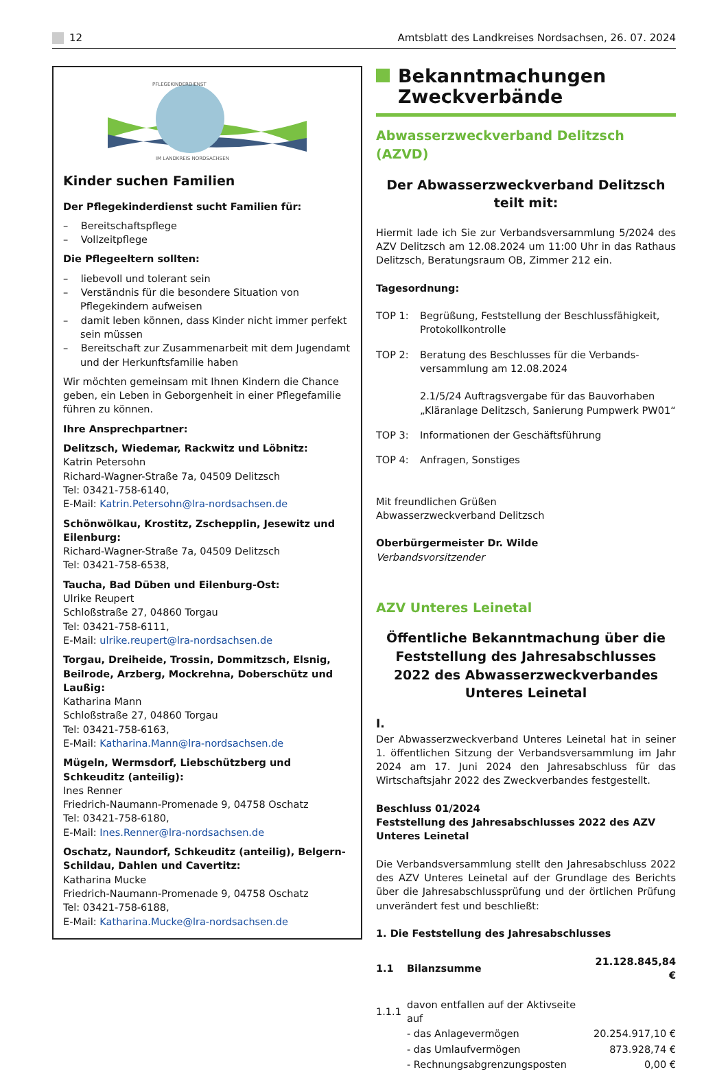12 Amtsblatt des Landkreises Nordsachsen, 26. 07. 2024
PFLEGEKINDERDIENST
IM LANDKREIS NORDSACHSEN
Kinder suchen Familien
Der Pflegekinderdienst sucht Familien für:
– Bereitschaftspflege
– Vollzeitpflege
Die Pflegeeltern sollten:
– liebevoll und tolerant sein
– Verständnis für die besondere Situation von Pflegekindern aufweisen
– damit leben können, dass Kinder nicht immer perfekt sein müssen
– Bereitschaft zur Zusammenarbeit mit dem Jugendamt und der Herkunftsfamilie haben
Wir möchten gemeinsam mit Ihnen Kindern die Chance geben, ein Leben in Geborgenheit in einer Pfle­gefamilie führen zu können.
Ihre Ansprechpartner:
Delitzsch, Wiedemar, Rackwitz und Löbnitz:
Katrin Petersohn
Richard-Wagner-Straße 7a, 04509 Delitzsch
Tel: 03421-758-6140,
E-Mail: Katrin.Petersohn@lra-nordsachsen.de
Schönwölkau, Krostitz, Zschepplin, Jesewitz und Eilenburg:
Richard-Wagner-Straße 7a, 04509 Delitzsch
Tel: 03421-758-6538,
Taucha, Bad Düben und Eilenburg-Ost:
Ulrike Reupert
Schloßstraße 27, 04860 Torgau
Tel: 03421-758-6111,
E-Mail: ulrike.reupert@lra-nordsachsen.de
Torgau, Dreiheide, Trossin, Dommitzsch, Elsnig, Beilrode, Arzberg, Mockrehna, Doberschütz und Laußig:
Katharina Mann
Schloßstraße 27, 04860 Torgau
Tel: 03421-758-6163,
E-Mail: Katharina.Mann@lra-nordsachsen.de
Mügeln, Wermsdorf, Liebschützberg und Schkeuditz (anteilig):
Ines Renner
Friedrich-Naumann-Promenade 9, 04758 Oschatz
Tel: 03421-758-6180,
E-Mail: Ines.Renner@lra-nordsachsen.de
Oschatz, Naundorf, Schkeuditz (anteilig), Belgern-Schildau, Dahlen und Cavertitz:
Katharina Mucke
Friedrich-Naumann-Promenade 9, 04758 Oschatz
Tel: 03421-758-6188,
E-Mail: Katharina.Mucke@lra-nordsachsen.de
Bekanntmachungen
Zweckverbände
Abwasserzweckverband Delitzsch (AZVD)
Der Abwasserzweckverband Delitzsch
teilt mit:
Hiermit lade ich Sie zur Verbandsversammlung 5/2024 des AZV Delitzsch am 12.08.2024 um 11:00 Uhr in das Rathaus Delitzsch, Beratungsraum OB, Zimmer 212 ein.
Tagesordnung:
TOP 1: Begrüßung, Feststellung der Beschlussfähigkeit, Protokollkontrolle
TOP 2: Beratung des Beschlusses für die Verbands­versammlung am 12.08.2024
2.1/5/24 Auftragsvergabe für das Bauvorhaben „Kläranlage Delitzsch, Sanierung Pumpwerk PW01“
TOP 3: Informationen der Geschäftsführung
TOP 4: Anfragen, Sonstiges
Mit freundlichen Grüßen
Abwasserzweckverband Delitzsch
Oberbürgermeister Dr. Wilde
Verbandsvorsitzender
AZV Unteres Leinetal
Öffentliche Bekanntmachung über die Feststellung des Jahresabschlusses 2022 des Abwasserzweckverbandes
Unteres Leinetal
I.
Der Abwasserzweckverband Unteres Leinetal hat in seiner 1. öffentlichen Sitzung der Verbandsversammlung im Jahr 2024 am 17. Juni 2024 den Jahresabschluss für das Wirtschaftsjahr 2022 des Zweckverbandes festgestellt.
Beschluss 01/2024
Feststellung des Jahresabschlusses 2022 des AZV Unteres Lei­netal
Die Verbandsversammlung stellt den Jahresabschluss 2022 des AZV Unteres Leinetal auf der Grundlage des Berichts über die Jahresabschlussprüfung und der örtlichen Prüfung unverän­dert fest und beschließt:
1. Die Feststellung des Jahresabschlusses
| 1.1 | Bilanzsumme | 21.128.845,84 € |
| 1.1.1 | davon entfallen auf der Aktivseite auf | |
| | - das Anlagevermögen | 20.254.917,10 € |
| | - das Umlaufvermögen | 873.928,74 € |
| | - Rechnungsabgrenzungsposten | 0,00 € |